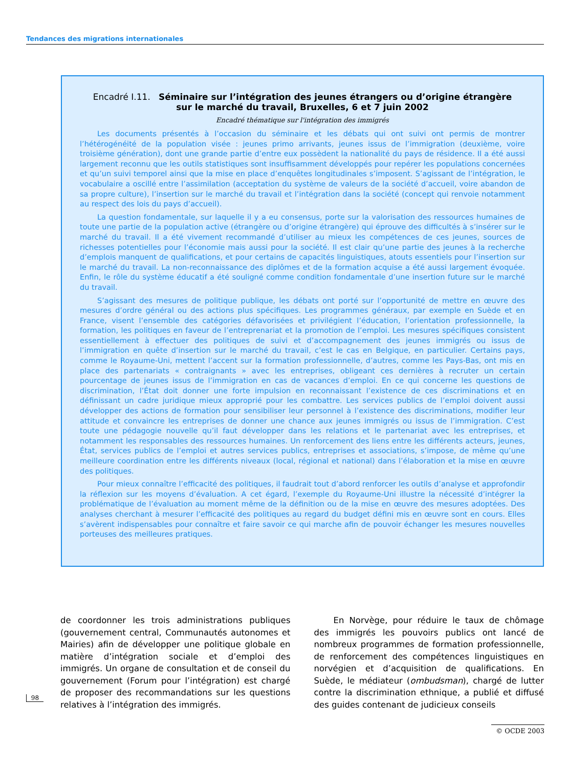Tendances des migrations internationales
Encadré I.11. Séminaire sur l’intégration des jeunes étrangers ou d’origine étrangère
sur le marché du travail, Bruxelles, 6 et 7 juin 2002
Encadré thématique sur l'intégration des immigrés
Les documents présentés à l’occasion du séminaire et les débats qui ont suivi ont permis de montrer l’hétérogénéité de la population visée : jeunes primo arrivants, jeunes issus de l’immigration (deuxième, voire troisième génération), dont une grande partie d’entre eux possèdent la nationalité du pays de résidence. Il a été aussi largement reconnu que les outils statistiques sont insuffisamment développés pour repérer les populations concernées et qu’un suivi temporel ainsi que la mise en place d’enquêtes longitudinales s’imposent. S’agissant de l’intégration, le vocabulaire a oscillé entre l’assimilation (acceptation du système de valeurs de la société d’accueil, voire abandon de sa propre culture), l’insertion sur le marché du travail et l’intégration dans la société (concept qui renvoie notamment au respect des lois du pays d’accueil).
La question fondamentale, sur laquelle il y a eu consensus, porte sur la valorisation des ressources humaines de toute une partie de la population active (étrangère ou d’origine étrangère) qui éprouve des difficultés à s’insérer sur le marché du travail. Il a été vivement recommandé d’utiliser au mieux les compétences de ces jeunes, sources de richesses potentielles pour l’économie mais aussi pour la société. Il est clair qu’une partie des jeunes à la recherche d’emplois manquent de qualifications, et pour certains de capacités linguistiques, atouts essentiels pour l’insertion sur le marché du travail. La non-reconnaissance des diplômes et de la formation acquise a été aussi largement évoquée. Enfin, le rôle du système éducatif a été souligné comme condition fondamentale d’une insertion future sur le marché du travail.
S’agissant des mesures de politique publique, les débats ont porté sur l’opportunité de mettre en œuvre des mesures d’ordre général ou des actions plus spécifiques. Les programmes généraux, par exemple en Suède et en France, visent l’ensemble des catégories défavorisées et privilégient l’éducation, l’orientation professionnelle, la formation, les politiques en faveur de l’entreprenariat et la promotion de l’emploi. Les mesures spécifiques consistent essentiellement à effectuer des politiques de suivi et d’accompagnement des jeunes immigrés ou issus de l’immigration en quête d’insertion sur le marché du travail, c’est le cas en Belgique, en particulier. Certains pays, comme le Royaume-Uni, mettent l’accent sur la formation professionnelle, d’autres, comme les Pays-Bas, ont mis en place des partenariats « contraignants » avec les entreprises, obligeant ces dernières à recruter un certain pourcentage de jeunes issus de l’immigration en cas de vacances d’emploi. En ce qui concerne les questions de discrimination, l’État doit donner une forte impulsion en reconnaissant l’existence de ces discriminations et en définissant un cadre juridique mieux approprié pour les combattre. Les services publics de l’emploi doivent aussi développer des actions de formation pour sensibiliser leur personnel à l’existence des discriminations, modifier leur attitude et convaincre les entreprises de donner une chance aux jeunes immigrés ou issus de l’immigration. C’est toute une pédagogie nouvelle qu’il faut développer dans les relations et le partenariat avec les entreprises, et notamment les responsables des ressources humaines. Un renforcement des liens entre les différents acteurs, jeunes, État, services publics de l’emploi et autres services publics, entreprises et associations, s’impose, de même qu’une meilleure coordination entre les différents niveaux (local, régional et national) dans l’élaboration et la mise en œuvre des politiques.
Pour mieux connaître l’efficacité des politiques, il faudrait tout d’abord renforcer les outils d’analyse et approfondir la réflexion sur les moyens d’évaluation. A cet égard, l’exemple du Royaume-Uni illustre la nécessité d’intégrer la problématique de l’évaluation au moment même de la définition ou de la mise en œuvre des mesures adoptées. Des analyses cherchant à mesurer l’efficacité des politiques au regard du budget défini mis en œuvre sont en cours. Elles s’avèrent indispensables pour connaître et faire savoir ce qui marche afin de pouvoir échanger les mesures nouvelles porteuses des meilleures pratiques.
de coordonner les trois administrations publiques (gouvernement central, Communautés autonomes et Mairies) afin de développer une politique globale en matière d’intégration sociale et d’emploi des immigrés. Un organe de consultation et de conseil du gouvernement (Forum pour l’intégration) est chargé de proposer des recommandations sur les questions relatives à l’intégration des immigrés.
En Norvège, pour réduire le taux de chômage des immigrés les pouvoirs publics ont lancé de nombreux programmes de formation professionnelle, de renforcement des compétences linguistiques en norvégien et d’acquisition de qualifications. En Suède, le médiateur (ombudsman), chargé de lutter contre la discrimination ethnique, a publié et diffusé des guides contenant de judicieux conseils
98
© OCDE 2003